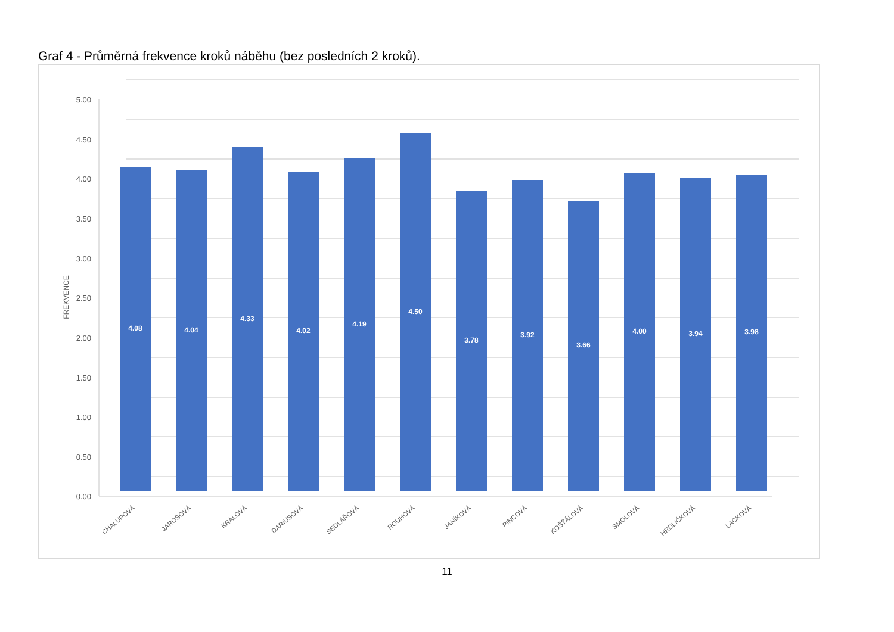Graf 4 - Průměrná frekvence kroků náběhu (bez posledních 2 kroků).
0.00
0.50
1.00
1.50
2.00
2.50
3.00
3.50
4.00
4.50
5.00
FREKVENCE
4.08
4.04
4.33
4.02
4.19
4.50
3.78
3.92
3.66
4.00
3.94
3.98
CHALUPOVÁ
JAROŠOVÁ
KRÁLOVÁ
DARIUSOVÁ
SEDLÁŘOVÁ
ROUHOVÁ
JANÍKOVÁ
PINCOVÁ
KOŠŤÁLOVÁ
SMOLOVÁ
HRDLIČKOVÁ
LACKOVÁ
11